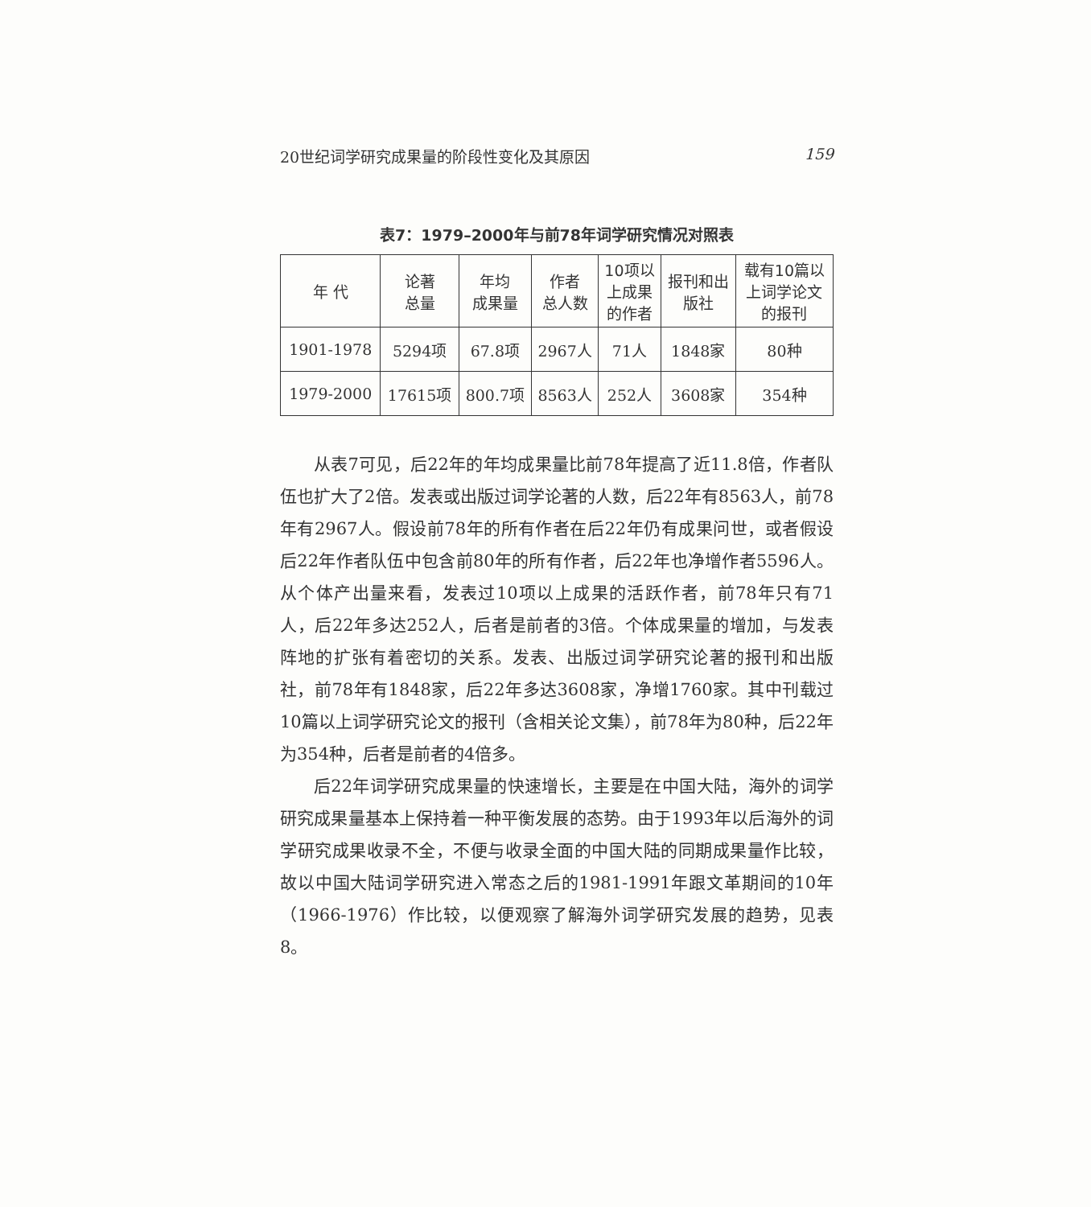20世纪词学研究成果量的阶段性变化及其原因 159
表7：1979–2000年与前78年词学研究情况对照表
| 年 代 | 论著 总量 | 年均 成果量 | 作者 总人数 | 10项以 上成果 的作者 | 报刊和出 版社 | 载有10篇以 上词学论文 的报刊 |
| --- | --- | --- | --- | --- | --- | --- |
| 1901-1978 | 5294项 | 67.8项 | 2967人 | 71人 | 1848家 | 80种 |
| 1979-2000 | 17615项 | 800.7项 | 8563人 | 252人 | 3608家 | 354种 |
从表7可见，后22年的年均成果量比前78年提高了近11.8倍，作者队伍也扩大了2倍。发表或出版过词学论著的人数，后22年有8563人，前78年有2967人。假设前78年的所有作者在后22年仍有成果问世，或者假设后22年作者队伍中包含前80年的所有作者，后22年也净增作者5596人。从个体产出量来看，发表过10项以上成果的活跃作者，前78年只有71人，后22年多达252人，后者是前者的3倍。个体成果量的增加，与发表阵地的扩张有着密切的关系。发表、出版过词学研究论著的报刊和出版社，前78年有1848家，后22年多达3608家，净增1760家。其中刊载过10篇以上词学研究论文的报刊（含相关论文集），前78年为80种，后22年为354种，后者是前者的4倍多。
后22年词学研究成果量的快速增长，主要是在中国大陆，海外的词学研究成果量基本上保持着一种平衡发展的态势。由于1993年以后海外的词学研究成果收录不全，不便与收录全面的中国大陆的同期成果量作比较，故以中国大陆词学研究进入常态之后的1981-1991年跟文革期间的10年（1966-1976）作比较，以便观察了解海外词学研究发展的趋势，见表8。